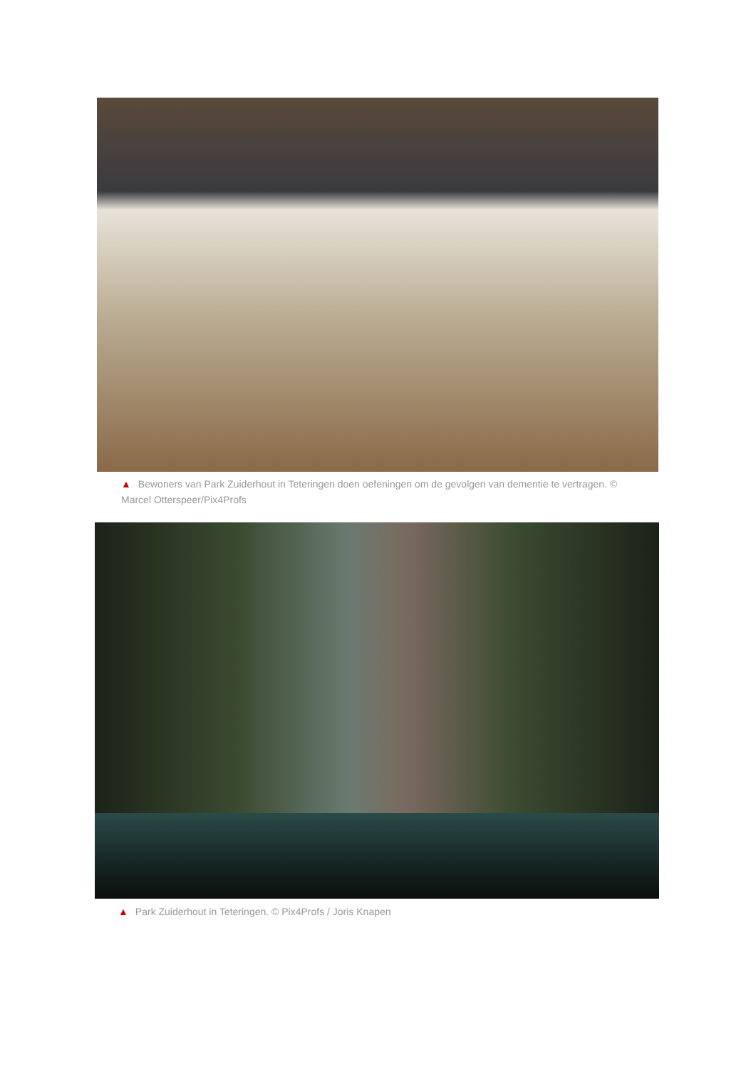▲ Bewoners van Park Zuiderhout in Teteringen doen oefeningen om de gevolgen van dementie te vertragen. © Marcel Otterspeer/Pix4Profs
▲ Park Zuiderhout in Teteringen. © Pix4Profs / Joris Knapen